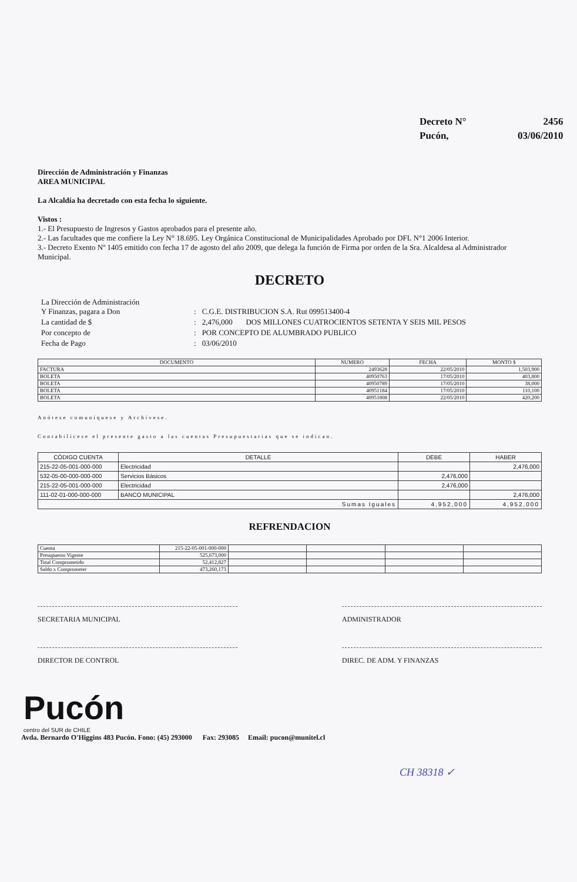| Decreto N° | 2456 |
| Pucón, | 03/06/2010 |
Dirección de Administración y Finanzas
AREA MUNICIPAL
La Alcaldía ha decretado con esta fecha lo siguiente.
Vistos :
1.- El Presupuesto de Ingresos y Gastos aprobados para el presente año.
2.- Las facultades que me confiere la Ley N° 18.695. Ley Orgánica Constitucional de Municipalidades Aprobado por DFL N°1 2006 Interior.
3.- Decreto Exento Nº 1405 emitido con fecha 17 de agosto del año 2009, que delega la función de Firma por orden de la Sra. Alcaldesa al Administrador Municipal.
DECRETO
| La Dirección de Administración Y Finanzas, pagara a Don | : | C.G.E. DISTRIBUCION S.A. Rut 099513400-4 |
| La cantidad de $ | : | 2,476,000 DOS MILLONES CUATROCIENTOS SETENTA Y SEIS MIL PESOS |
| Por concepto de | : | POR CONCEPTO DE ALUMBRADO PUBLICO |
| Fecha de Pago | : | 03/06/2010 |
| DOCUMENTO | NUMERO | FECHA | MONTO $ |
| --- | --- | --- | --- |
| FACTURA | 2493628 | 22/05/2010 | 1,503,900 |
| BOLETA | 40950763 | 17/05/2010 | 403,800 |
| BOLETA | 40950789 | 17/05/2010 | 38,000 |
| BOLETA | 40951184 | 17/05/2010 | 110,100 |
| BOLETA | 40951808 | 22/05/2010 | 420,200 |
Anótese comuníquese y Archívese.
Contabilícese el presente gasto a las cuentas Presupuestarias que se indican.
| CÓDIGO CUENTA | DETALLE | DEBE | HABER |
| --- | --- | --- | --- |
| 215-22-05-001-000-000 | Electricidad | | 2,476,000 |
| 532-05-00-000-000-000 | Servicios Básicos | 2,476,000 | |
| 215-22-05-001-000-000 | Electricidad | 2,476,000 | |
| 111-02-01-000-000-000 | BANCO MUNICIPAL | | 2,476,000 |
| Sumas Iguales | | 4,952,000 | 4,952,000 |
REFRENDACION
| Cuenta | 215-22-05-001-000-000 | | | | |
| Presupuesto Vigente | 525,673,000 | | | | |
| Total Comprometido | 52,412,827 | | | | |
| Saldo x Comprometer | 473,260,173 | | | | |
SECRETARIA MUNICIPAL ADMINISTRADOR
DIRECTOR DE CONTROL DIREC. DE ADM. Y FINANZAS
Pucón
centro del SUR de CHILE
Avda. Bernardo O'Higgins 483 Pucón. Fono: (45) 293000 Fax: 293085 Email: pucon@munitel.cl
CH 38318 ✓